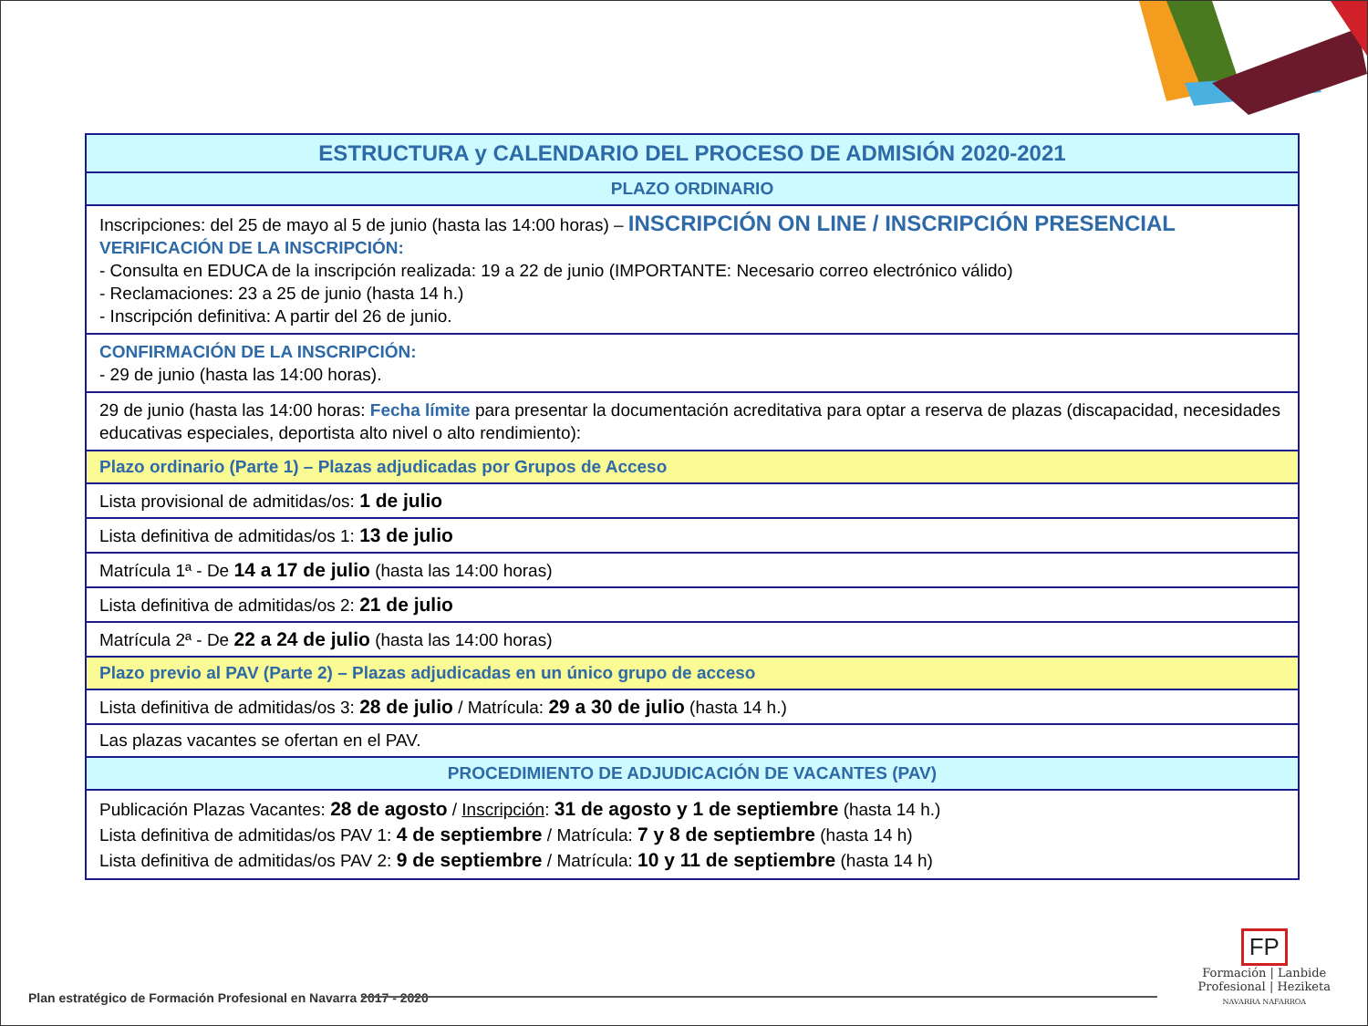| ESTRUCTURA y CALENDARIO DEL PROCESO DE ADMISIÓN 2020-2021 |
| --- |
| PLAZO ORDINARIO |
| Inscripciones: del 25 de mayo al 5 de junio (hasta las 14:00 horas) – INSCRIPCIÓN ON LINE / INSCRIPCIÓN PRESENCIAL VERIFICACIÓN DE LA INSCRIPCIÓN: - Consulta en EDUCA de la inscripción realizada: 19 a 22 de junio (IMPORTANTE: Necesario correo electrónico válido) - Reclamaciones: 23 a 25 de junio (hasta 14 h.) - Inscripción definitiva: A partir del 26 de junio. |
| CONFIRMACIÓN DE LA INSCRIPCIÓN: - 29 de junio (hasta las 14:00 horas). |
| 29 de junio (hasta las 14:00 horas: Fecha límite para presentar la documentación acreditativa para optar a reserva de plazas (discapacidad, necesidades educativas especiales, deportista alto nivel o alto rendimiento): |
| Plazo ordinario (Parte 1) – Plazas adjudicadas por Grupos de Acceso |
| Lista provisional de admitidas/os: 1 de julio |
| Lista definitiva de admitidas/os 1: 13 de julio |
| Matrícula 1ª - De 14 a 17 de julio (hasta las 14:00 horas) |
| Lista definitiva de admitidas/os 2: 21 de julio |
| Matrícula 2ª - De 22 a 24 de julio (hasta las 14:00 horas) |
| Plazo previo al PAV (Parte 2) – Plazas adjudicadas en un único grupo de acceso |
| Lista definitiva de admitidas/os 3: 28 de julio / Matrícula: 29 a 30 de julio (hasta 14 h.) |
| Las plazas vacantes se ofertan en el PAV. |
| PROCEDIMIENTO DE ADJUDICACIÓN DE VACANTES (PAV) |
| Publicación Plazas Vacantes: 28 de agosto / Inscripción : 31 de agosto y 1 de septiembre (hasta 14 h.) Lista definitiva de admitidas/os PAV 1: 4 de septiembre / Matrícula: 7 y 8 de septiembre (hasta 14 h) Lista definitiva de admitidas/os PAV 2: 9 de septiembre / Matrícula: 10 y 11 de septiembre (hasta 14 h) |
Plan estratégico de Formación Profesional en Navarra 2017 - 2020
FP
Formación | Lanbide
Profesional | Heziketa
NAVARRA NAFARROA